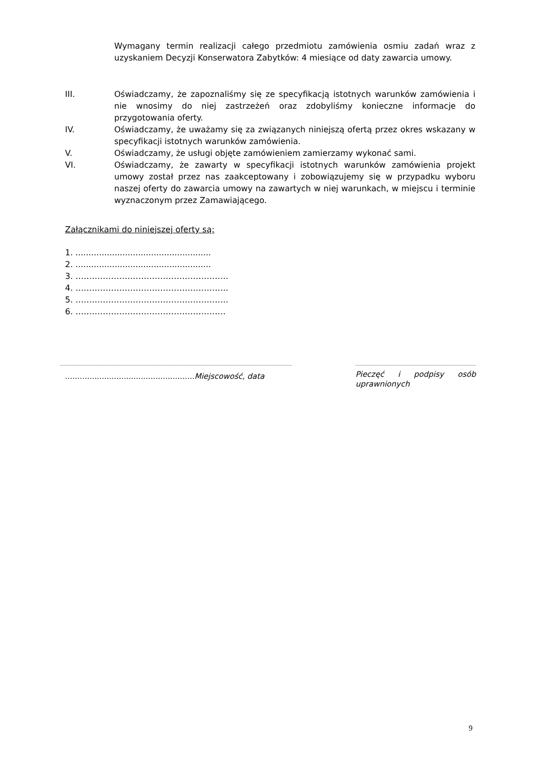Wymagany termin realizacji całego przedmiotu zamówienia osmiu zadań wraz z uzyskaniem Decyzji Konserwatora Zabytków: 4 miesiące od daty zawarcia umowy.
III. Oświadczamy, że zapoznaliśmy się ze specyfikacją istotnych warunków zamówienia i nie wnosimy do niej zastrzeżeń oraz zdobyliśmy konieczne informacje do przygotowania oferty.
IV. Oświadczamy, że uważamy się za związanych niniejszą ofertą przez okres wskazany w specyfikacji istotnych warunków zamówienia.
V. Oświadczamy, że usługi objęte zamówieniem zamierzamy wykonać sami.
VI. Oświadczamy, że zawarty w specyfikacji istotnych warunków zamówienia projekt umowy został przez nas zaakceptowany i zobowiązujemy się w przypadku wyboru naszej oferty do zawarcia umowy na zawartych w niej warunkach, w miejscu i terminie wyznaczonym przez Zamawiającego.
Załącznikami do niniejszej oferty są:
1. ....................................................
2. ....................................................
3. ………………………………………………..
4. ………………………………………………..
5. ………………………………………………..
6. ……………………………………………….
..................................................... Miejscowość, data
Pieczęć i podpisy osób uprawnionych
9